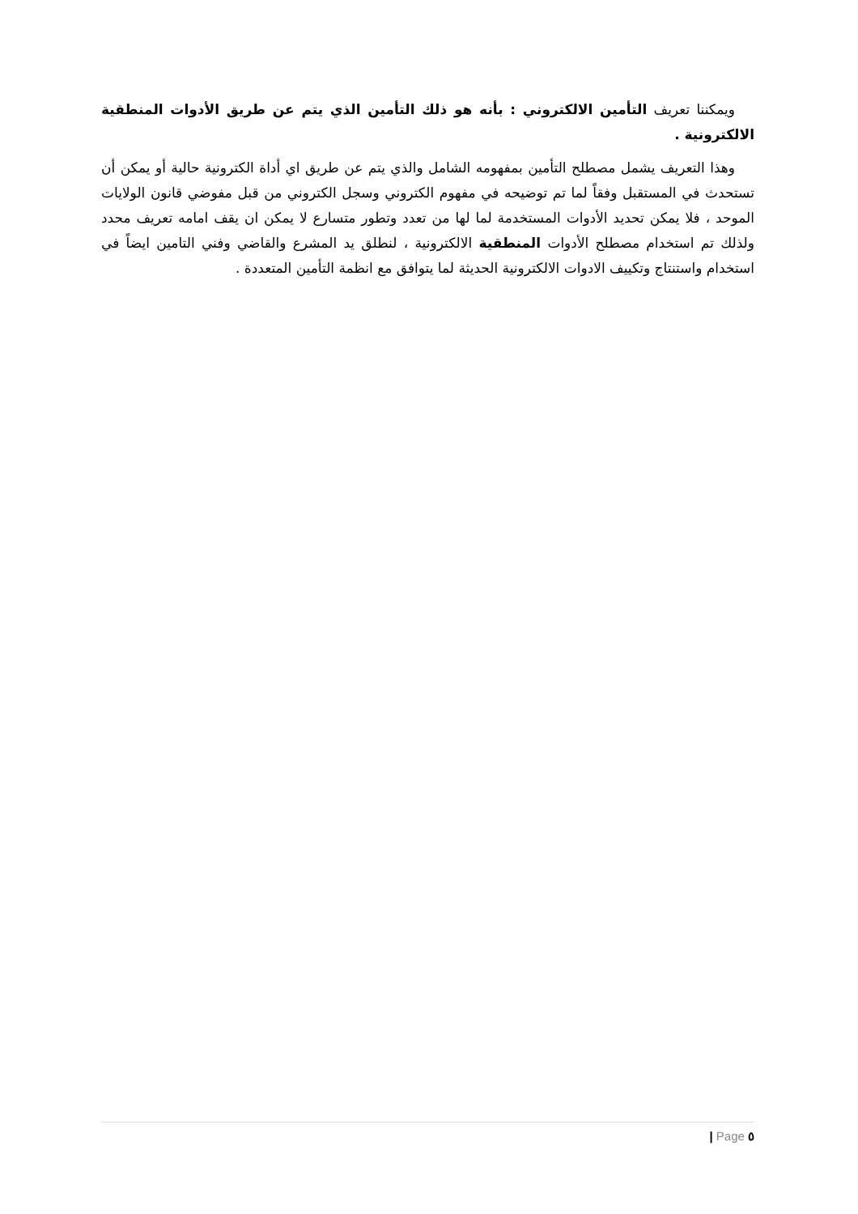ويمكننا تعريف التأمين الالكتروني : بأنه هو ذلك التأمين الذي يتم عن طريق الأدوات المنطقية الالكترونية .
وهذا التعريف يشمل مصطلح التأمين بمفهومه الشامل والذي يتم عن طريق اي أداة الكترونية حالية أو يمكن أن تستحدث في المستقبل وفقاً لما تم توضيحه في مفهوم الكتروني وسجل الكتروني من قبل مفوضي قانون الولايات الموحد ، فلا يمكن تحديد الأدوات المستخدمة لما لها من تعدد وتطور متسارع لا يمكن ان يقف امامه تعريف محدد ولذلك تم استخدام مصطلح الأدوات المنطقية الالكترونية ، لنطلق يد المشرع والقاضي وفني التامين ايضاً في استخدام واستنتاج وتكييف الادوات الالكترونية الحديثة لما يتوافق مع انظمة التأمين المتعددة .
٥ Page |